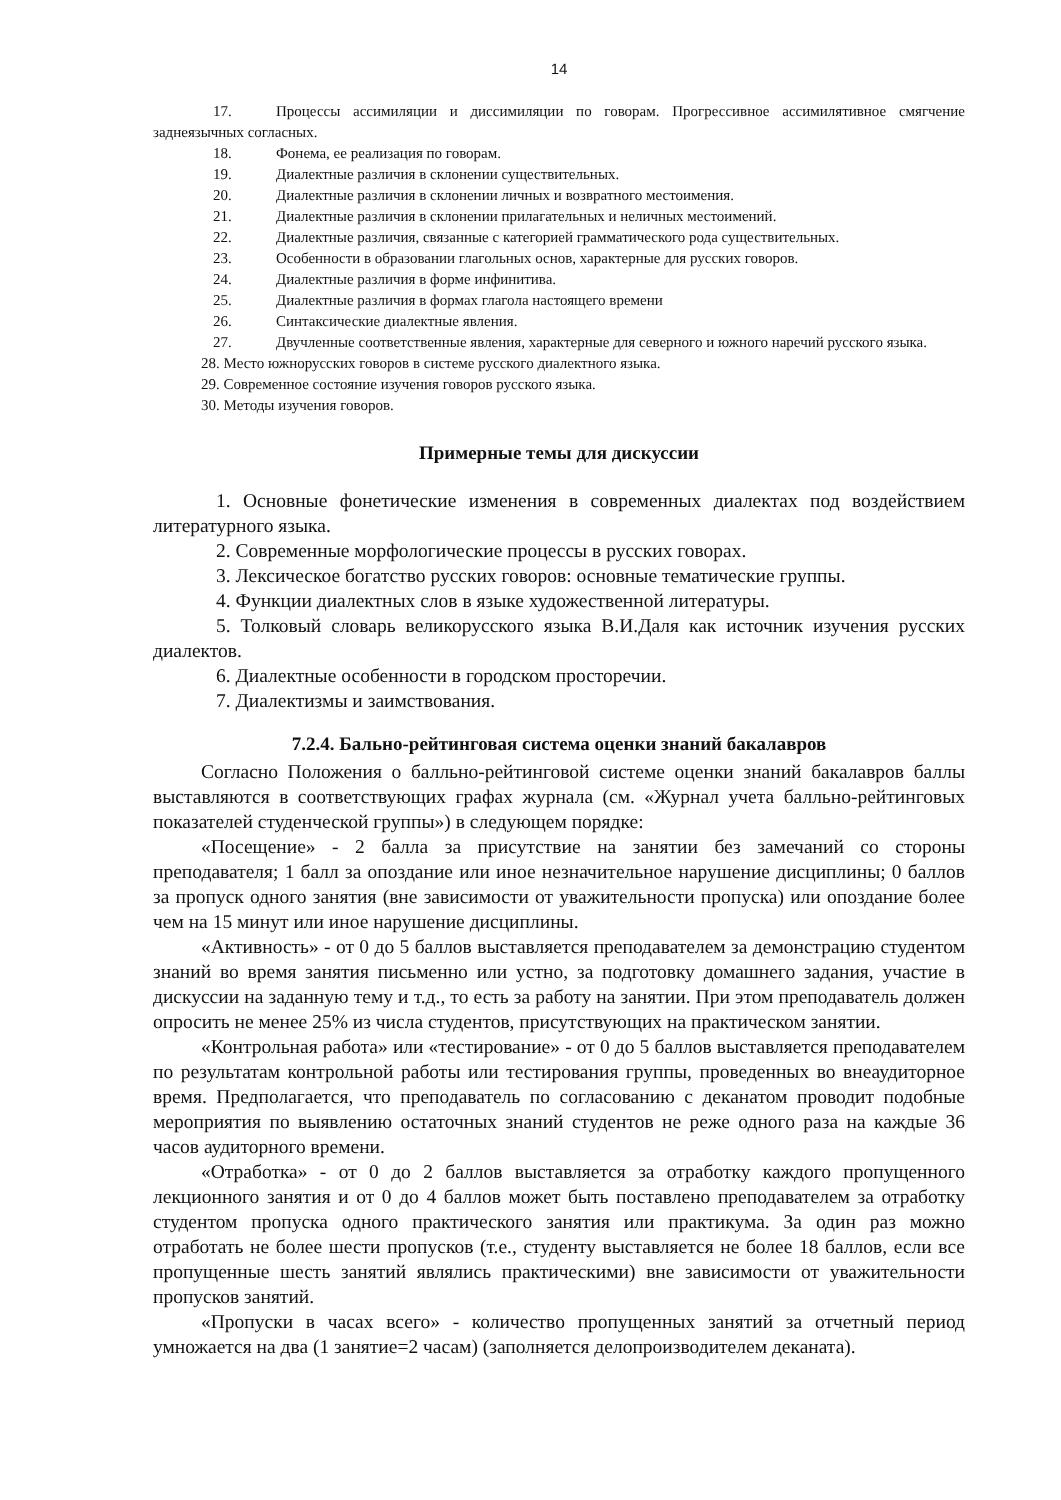14
17. Процессы ассимиляции и диссимиляции по говорам. Прогрессивное ассимилятивное смягчение заднеязычных согласных.
18. Фонема, ее реализация по говорам.
19. Диалектные различия в склонении существительных.
20. Диалектные различия в склонении личных и возвратного местоимения.
21. Диалектные различия в склонении прилагательных и неличных местоимений.
22. Диалектные различия, связанные с категорией грамматического рода существительных.
23. Особенности в образовании глагольных основ, характерные для русских говоров.
24. Диалектные различия в форме инфинитива.
25. Диалектные различия в формах глагола настоящего времени
26. Синтаксические диалектные явления.
27. Двучленные соответственные явления, характерные для северного и южного наречий русского языка.
28. Место южнорусских говоров в системе русского диалектного языка.
29. Современное состояние изучения говоров русского языка.
30. Методы изучения говоров.
Примерные темы для дискуссии
1. Основные фонетические изменения в современных диалектах под воздействием литературного языка.
2. Современные морфологические процессы в русских говорах.
3. Лексическое богатство русских говоров: основные тематические группы.
4. Функции диалектных слов в языке художественной литературы.
5. Толковый словарь великорусского языка В.И.Даля как источник изучения русских диалектов.
6. Диалектные особенности в городском просторечии.
7. Диалектизмы и заимствования.
7.2.4. Бально-рейтинговая система оценки знаний бакалавров
Согласно Положения о балльно-рейтинговой системе оценки знаний бакалавров баллы выставляются в соответствующих графах журнала (см. «Журнал учета балльно-рейтинговых показателей студенческой группы») в следующем порядке:
«Посещение» - 2 балла за присутствие на занятии без замечаний со стороны преподавателя; 1 балл за опоздание или иное незначительное нарушение дисциплины; 0 баллов за пропуск одного занятия (вне зависимости от уважительности пропуска) или опоздание более чем на 15 минут или иное нарушение дисциплины.
«Активность» - от 0 до 5 баллов выставляется преподавателем за демонстрацию студентом знаний во время занятия письменно или устно, за подготовку домашнего задания, участие в дискуссии на заданную тему и т.д., то есть за работу на занятии. При этом преподаватель должен опросить не менее 25% из числа студентов, присутствующих на практическом занятии.
«Контрольная работа» или «тестирование» - от 0 до 5 баллов выставляется преподавателем по результатам контрольной работы или тестирования группы, проведенных во внеаудиторное время. Предполагается, что преподаватель по согласованию с деканатом проводит подобные мероприятия по выявлению остаточных знаний студентов не реже одного раза на каждые 36 часов аудиторного времени.
«Отработка» - от 0 до 2 баллов выставляется за отработку каждого пропущенного лекционного занятия и от 0 до 4 баллов может быть поставлено преподавателем за отработку студентом пропуска одного практического занятия или практикума. За один раз можно отработать не более шести пропусков (т.е., студенту выставляется не более 18 баллов, если все пропущенные шесть занятий являлись практическими) вне зависимости от уважительности пропусков занятий.
«Пропуски в часах всего» - количество пропущенных занятий за отчетный период умножается на два (1 занятие=2 часам) (заполняется делопроизводителем деканата).